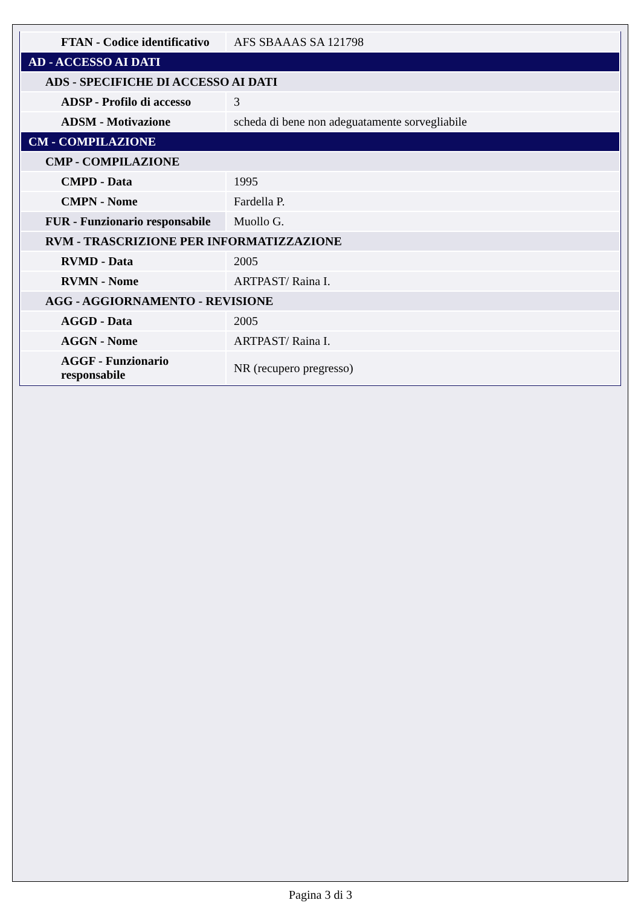| FTAN - Codice identificativo | AFS SBAAAS SA 121798 |
| AD - ACCESSO AI DATI | |
| ADS - SPECIFICHE DI ACCESSO AI DATI | |
| ADSP - Profilo di accesso | 3 |
| ADSM - Motivazione | scheda di bene non adeguatamente sorvegliabile |
| CM - COMPILAZIONE | |
| CMP - COMPILAZIONE | |
| CMPD - Data | 1995 |
| CMPN - Nome | Fardella P. |
| FUR - Funzionario responsabile | Muollo G. |
| RVM - TRASCRIZIONE PER INFORMATIZZAZIONE | |
| RVMD - Data | 2005 |
| RVMN - Nome | ARTPAST/ Raina I. |
| AGG - AGGIORNAMENTO - REVISIONE | |
| AGGD - Data | 2005 |
| AGGN - Nome | ARTPAST/ Raina I. |
| AGGF - Funzionario responsabile | NR (recupero pregresso) |
Pagina 3 di 3